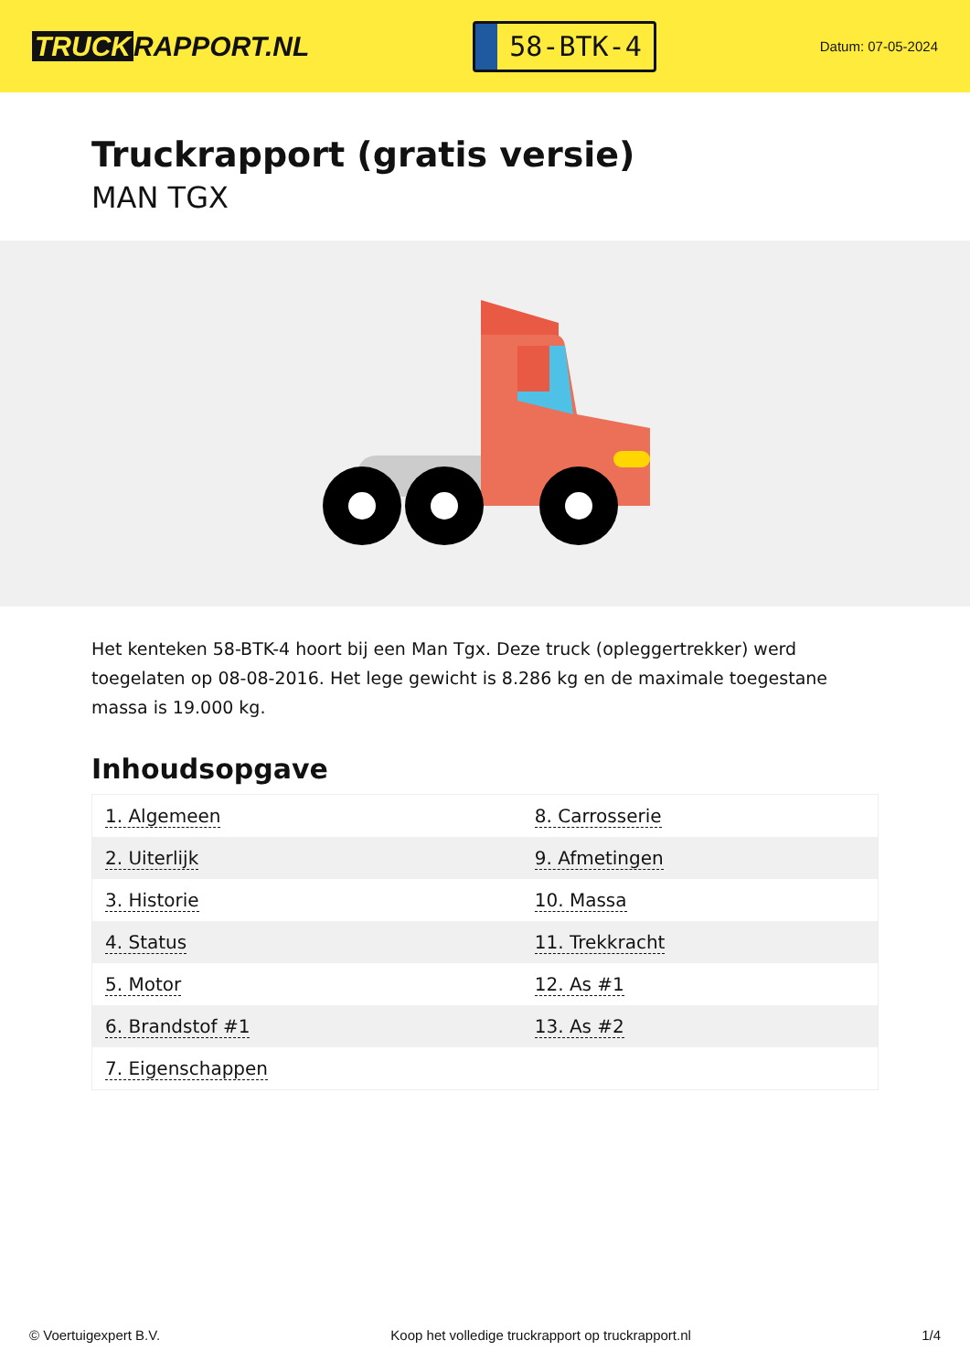TRUCK RAPPORT.NL
58-BTK-4
Datum: 07-05-2024
Truckrapport (gratis versie)
MAN TGX
Het kenteken 58-BTK-4 hoort bij een Man Tgx. Deze truck (opleggertrekker) werd toegelaten op 08-08-2016. Het lege gewicht is 8.286 kg en de maximale toegestane massa is 19.000 kg.
Inhoudsopgave
| 1. Algemeen | 8. Carrosserie |
| 2. Uiterlijk | 9. Afmetingen |
| 3. Historie | 10. Massa |
| 4. Status | 11. Trekkracht |
| 5. Motor | 12. As #1 |
| 6. Brandstof #1 | 13. As #2 |
| 7. Eigenschappen | |
© Voertuigexpert B.V. Koop het volledige truckrapport op truckrapport.nl 1/4